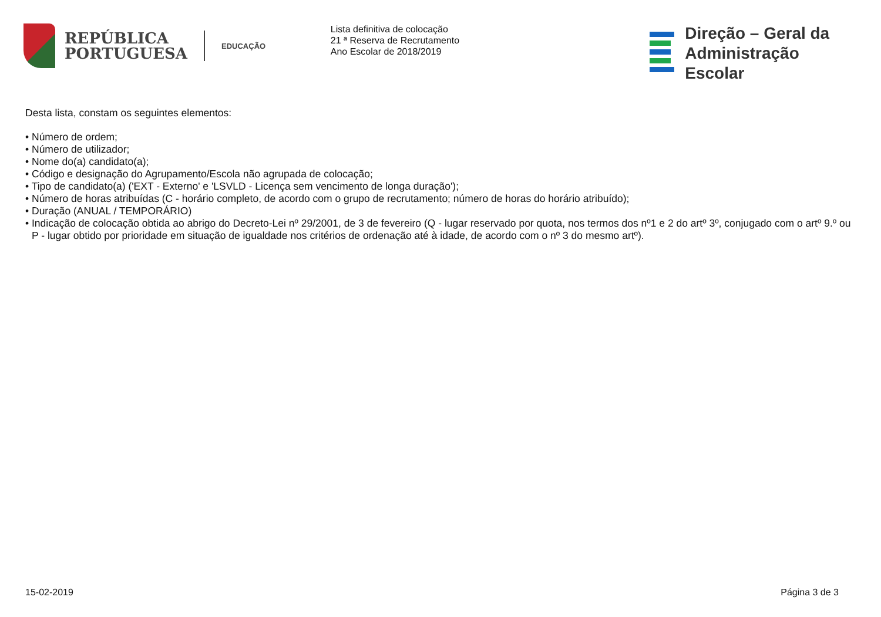REPÚBLICA
PORTUGUESA
EDUCAÇÃO
Lista definitiva de colocação
21 ª Reserva de Recrutamento
Ano Escolar de 2018/2019
Direção – Geral da
Administração Escolar
Desta lista, constam os seguintes elementos:
• Número de ordem;
• Número de utilizador;
• Nome do(a) candidato(a);
• Código e designação do Agrupamento/Escola não agrupada de colocação;
• Tipo de candidato(a) ('EXT - Externo' e 'LSVLD - Licença sem vencimento de longa duração');
• Número de horas atribuídas (C - horário completo, de acordo com o grupo de recrutamento; número de horas do horário atribuído);
• Duração (ANUAL / TEMPORÁRIO)
• Indicação de colocação obtida ao abrigo do Decreto-Lei nº 29/2001, de 3 de fevereiro (Q - lugar reservado por quota, nos termos dos nº1 e 2 do artº 3º, conjugado com o artº 9.º ou P - lugar obtido por prioridade em situação de igualdade nos critérios de ordenação até à idade, de acordo com o nº 3 do mesmo artº).
15-02-2019 Página 3 de 3